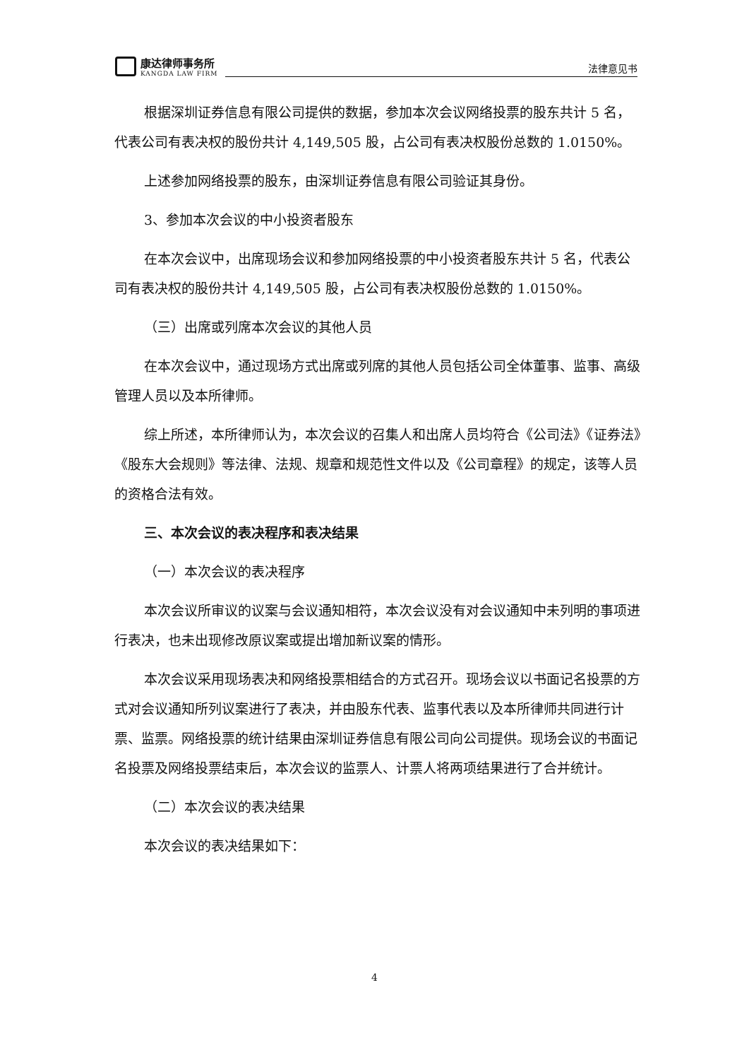康达律师事务所
KANGDA LAW FIRM
法律意见书
根据深圳证券信息有限公司提供的数据，参加本次会议网络投票的股东共计 5 名，代表公司有表决权的股份共计 4,149,505 股，占公司有表决权股份总数的 1.0150%。
上述参加网络投票的股东，由深圳证券信息有限公司验证其身份。
3、参加本次会议的中小投资者股东
在本次会议中，出席现场会议和参加网络投票的中小投资者股东共计 5 名，代表公司有表决权的股份共计 4,149,505 股，占公司有表决权股份总数的 1.0150%。
（三）出席或列席本次会议的其他人员
在本次会议中，通过现场方式出席或列席的其他人员包括公司全体董事、监事、高级管理人员以及本所律师。
综上所述，本所律师认为，本次会议的召集人和出席人员均符合《公司法》《证券法》《股东大会规则》等法律、法规、规章和规范性文件以及《公司章程》的规定，该等人员的资格合法有效。
三、本次会议的表决程序和表决结果
（一）本次会议的表决程序
本次会议所审议的议案与会议通知相符，本次会议没有对会议通知中未列明的事项进行表决，也未出现修改原议案或提出增加新议案的情形。
本次会议采用现场表决和网络投票相结合的方式召开。现场会议以书面记名投票的方式对会议通知所列议案进行了表决，并由股东代表、监事代表以及本所律师共同进行计票、监票。网络投票的统计结果由深圳证券信息有限公司向公司提供。现场会议的书面记名投票及网络投票结束后，本次会议的监票人、计票人将两项结果进行了合并统计。
（二）本次会议的表决结果
本次会议的表决结果如下：
4